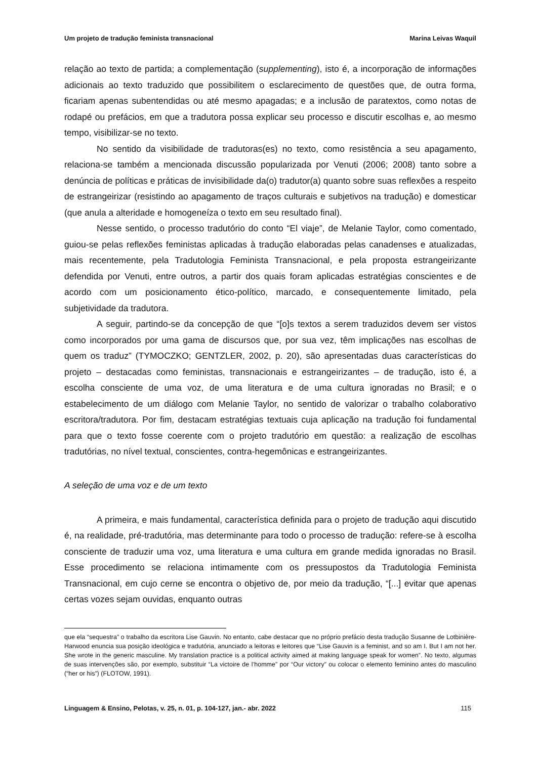Um projeto de tradução feminista transnacional Marina Leivas Waquil
relação ao texto de partida; a complementação (supplementing), isto é, a incorporação de informações adicionais ao texto traduzido que possibilitem o esclarecimento de questões que, de outra forma, ficariam apenas subentendidas ou até mesmo apagadas; e a inclusão de paratextos, como notas de rodapé ou prefácios, em que a tradutora possa explicar seu processo e discutir escolhas e, ao mesmo tempo, visibilizar-se no texto.
No sentido da visibilidade de tradutoras(es) no texto, como resistência a seu apagamento, relaciona-se também a mencionada discussão popularizada por Venuti (2006; 2008) tanto sobre a denúncia de políticas e práticas de invisibilidade da(o) tradutor(a) quanto sobre suas reflexões a respeito de estrangeirizar (resistindo ao apagamento de traços culturais e subjetivos na tradução) e domesticar (que anula a alteridade e homogeneíza o texto em seu resultado final).
Nesse sentido, o processo tradutório do conto “El viaje”, de Melanie Taylor, como comentado, guiou-se pelas reflexões feministas aplicadas à tradução elaboradas pelas canadenses e atualizadas, mais recentemente, pela Tradutologia Feminista Transnacional, e pela proposta estrangeirizante defendida por Venuti, entre outros, a partir dos quais foram aplicadas estratégias conscientes e de acordo com um posicionamento ético-político, marcado, e consequentemente limitado, pela subjetividade da tradutora.
A seguir, partindo-se da concepção de que “[o]s textos a serem traduzidos devem ser vistos como incorporados por uma gama de discursos que, por sua vez, têm implicações nas escolhas de quem os traduz” (TYMOCZKO; GENTZLER, 2002, p. 20), são apresentadas duas características do projeto – destacadas como feministas, transnacionais e estrangeirizantes – de tradução, isto é, a escolha consciente de uma voz, de uma literatura e de uma cultura ignoradas no Brasil; e o estabelecimento de um diálogo com Melanie Taylor, no sentido de valorizar o trabalho colaborativo escritora/tradutora. Por fim, destacam estratégias textuais cuja aplicação na tradução foi fundamental para que o texto fosse coerente com o projeto tradutório em questão: a realização de escolhas tradutórias, no nível textual, conscientes, contra-hegemônicas e estrangeirizantes.
A seleção de uma voz e de um texto
A primeira, e mais fundamental, característica definida para o projeto de tradução aqui discutido é, na realidade, pré-tradutória, mas determinante para todo o processo de tradução: refere-se à escolha consciente de traduzir uma voz, uma literatura e uma cultura em grande medida ignoradas no Brasil. Esse procedimento se relaciona intimamente com os pressupostos da Tradutologia Feminista Transnacional, em cujo cerne se encontra o objetivo de, por meio da tradução, “[...] evitar que apenas certas vozes sejam ouvidas, enquanto outras
que ela “sequestra” o trabalho da escritora Lise Gauvin. No entanto, cabe destacar que no próprio prefácio desta tradução Susanne de Lotbinière-Harwood enuncia sua posição ideológica e tradutória, anunciado a leitoras e leitores que “Lise Gauvin is a feminist, and so am I. But I am not her. She wrote in the generic masculine. My translation practice is a political activity aimed at making language speak for women”. No texto, algumas de suas intervenções são, por exemplo, substituir “La victoire de l’homme” por “Our victory” ou colocar o elemento feminino antes do masculino (“her or his”) (FLOTOW, 1991).
Linguagem & Ensino, Pelotas, v. 25, n. 01, p. 104-127, jan.- abr. 2022 115